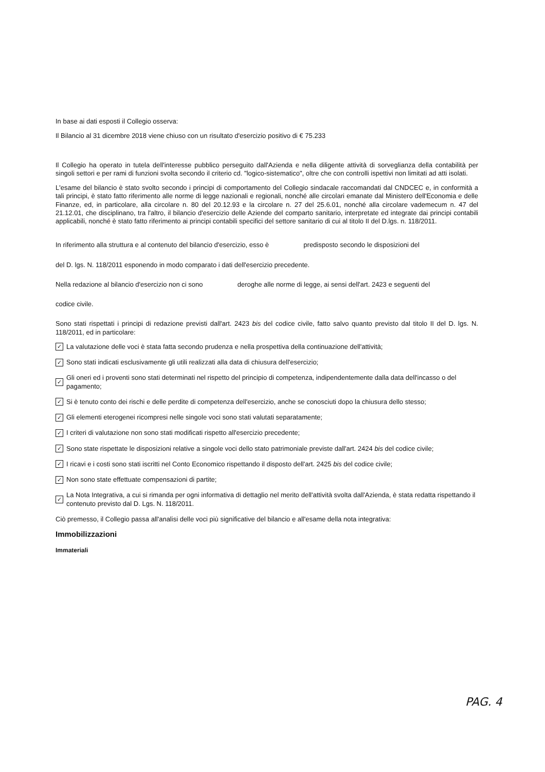In base ai dati esposti il Collegio osserva:
Il Bilancio al 31 dicembre 2018 viene chiuso con un risultato d'esercizio positivo di € 75.233
Il Collegio ha operato in tutela dell'interesse pubblico perseguito dall'Azienda e nella diligente attività di sorveglianza della contabilità per singoli settori e per rami di funzioni svolta secondo il criterio cd. "logico-sistematico", oltre che con controlli ispettivi non limitati ad atti isolati.
L'esame del bilancio è stato svolto secondo i principi di comportamento del Collegio sindacale raccomandati dal CNDCEC e, in conformità a tali principi, è stato fatto riferimento alle norme di legge nazionali e regionali, nonché alle circolari emanate dal Ministero dell'Economia e delle Finanze, ed, in particolare, alla circolare n. 80 del 20.12.93 e la circolare n. 27 del 25.6.01, nonché alla circolare vademecum n. 47 del 21.12.01, che disciplinano, tra l'altro, il bilancio d'esercizio delle Aziende del comparto sanitario, interpretate ed integrate dai principi contabili applicabili, nonché è stato fatto riferimento ai principi contabili specifici del settore sanitario di cui al titolo II del D.lgs. n. 118/2011.
In riferimento alla struttura e al contenuto del bilancio d'esercizio, esso è predisposto secondo le disposizioni del
del D. lgs. N. 118/2011 esponendo in modo comparato i dati dell'esercizio precedente.
Nella redazione al bilancio d'esercizio non ci sono deroghe alle norme di legge, ai sensi dell'art. 2423 e seguenti del
codice civile.
Sono stati rispettati i principi di redazione previsti dall'art. 2423 bis del codice civile, fatto salvo quanto previsto dal titolo II del D. lgs. N. 118/2011, ed in particolare:
✓ La valutazione delle voci è stata fatta secondo prudenza e nella prospettiva della continuazione dell'attività;
✓ Sono stati indicati esclusivamente gli utili realizzati alla data di chiusura dell'esercizio;
✓ Gli oneri ed i proventi sono stati determinati nel rispetto del principio di competenza, indipendentemente dalla data dell'incasso o del pagamento;
✓ Si è tenuto conto dei rischi e delle perdite di competenza dell'esercizio, anche se conosciuti dopo la chiusura dello stesso;
✓ Gli elementi eterogenei ricompresi nelle singole voci sono stati valutati separatamente;
✓ I criteri di valutazione non sono stati modificati rispetto all'esercizio precedente;
✓ Sono state rispettate le disposizioni relative a singole voci dello stato patrimoniale previste dall'art. 2424 bis del codice civile;
✓ I ricavi e i costi sono stati iscritti nel Conto Economico rispettando il disposto dell'art. 2425 bis del codice civile;
✓ Non sono state effettuate compensazioni di partite;
✓ La Nota Integrativa, a cui si rimanda per ogni informativa di dettaglio nel merito dell'attività svolta dall'Azienda, è stata redatta rispettando il contenuto previsto dal D. Lgs. N. 118/2011.
Ciò premesso, il Collegio passa all'analisi delle voci più significative del bilancio e all'esame della nota integrativa:
Immobilizzazioni
Immateriali
PAG. 4